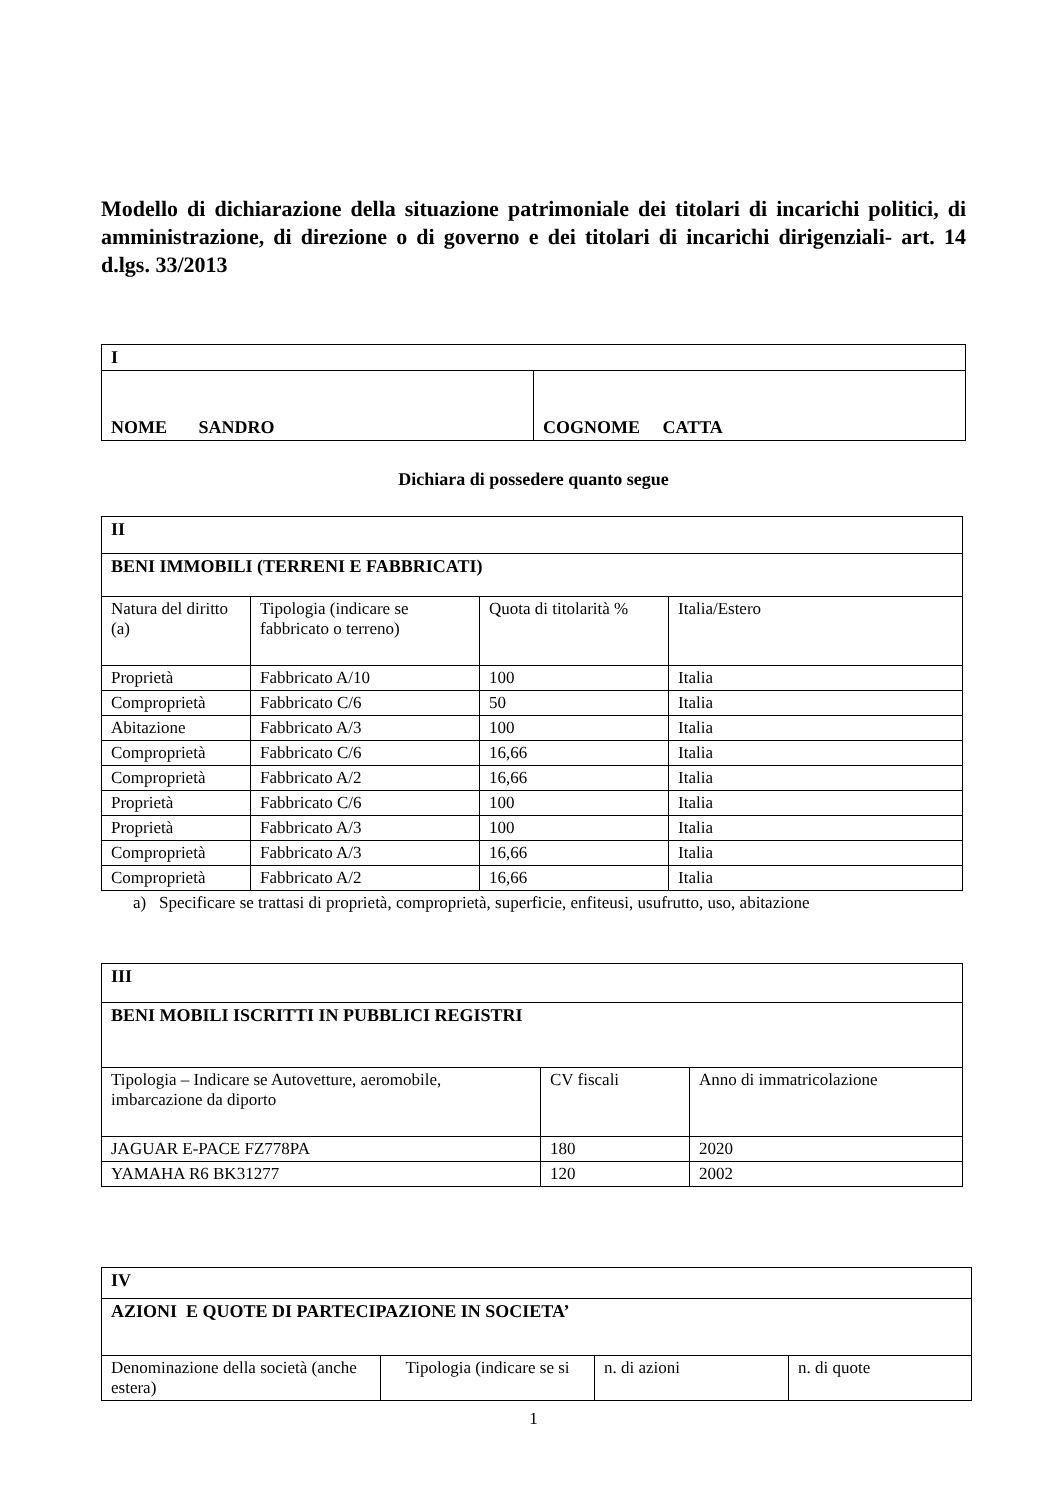Modello di dichiarazione della situazione patrimoniale dei titolari di incarichi politici, di amministrazione, di direzione o di governo e dei titolari di incarichi dirigenziali- art. 14 d.lgs. 33/2013
| I | |
| NOME SANDRO | COGNOME CATTA |
Dichiara di possedere quanto segue
| II | | | |
| BENI IMMOBILI (TERRENI E FABBRICATI) | | | |
| Natura del diritto (a) | Tipologia (indicare se fabbricato o terreno) | Quota di titolarità % | Italia/Estero |
| Proprietà | Fabbricato A/10 | 100 | Italia |
| Comproprietà | Fabbricato C/6 | 50 | Italia |
| Abitazione | Fabbricato A/3 | 100 | Italia |
| Comproprietà | Fabbricato C/6 | 16,66 | Italia |
| Comproprietà | Fabbricato A/2 | 16,66 | Italia |
| Proprietà | Fabbricato C/6 | 100 | Italia |
| Proprietà | Fabbricato A/3 | 100 | Italia |
| Comproprietà | Fabbricato A/3 | 16,66 | Italia |
| Comproprietà | Fabbricato A/2 | 16,66 | Italia |
a) Specificare se trattasi di proprietà, comproprietà, superficie, enfiteusi, usufrutto, uso, abitazione
| III | | |
| BENI MOBILI ISCRITTI IN PUBBLICI REGISTRI | | |
| Tipologia – Indicare se Autovetture, aeromobile, imbarcazione da diporto | CV fiscali | Anno di immatricolazione |
| JAGUAR E-PACE FZ778PA | 180 | 2020 |
| YAMAHA R6 BK31277 | 120 | 2002 |
| IV | | | |
| AZIONI E QUOTE DI PARTECIPAZIONE IN SOCIETA’ | | | |
| Denominazione della società (anche estera) | Tipologia (indicare se si | n. di azioni | n. di quote |
1